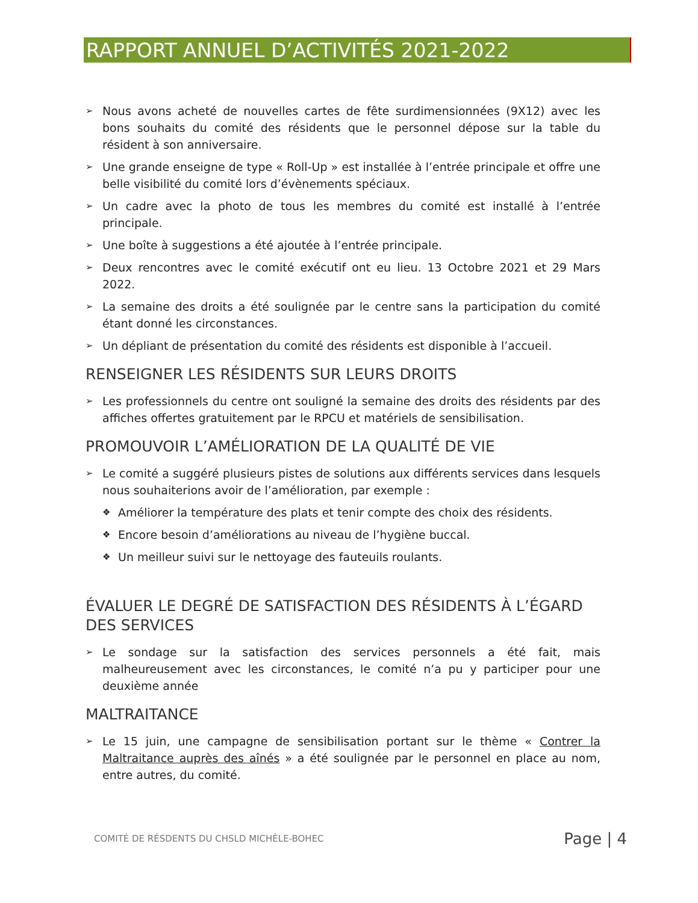RAPPORT ANNUEL D’ACTIVITÉS 2021-2022
➢ Nous avons acheté de nouvelles cartes de fête surdimensionnées (9X12) avec les bons souhaits du comité des résidents que le personnel dépose sur la table du résident à son anniversaire.
➢ Une grande enseigne de type « Roll-Up » est installée à l’entrée principale et offre une belle visibilité du comité lors d’évènements spéciaux.
➢ Un cadre avec la photo de tous les membres du comité est installé à l’entrée principale.
➢ Une boîte à suggestions a été ajoutée à l’entrée principale.
➢ Deux rencontres avec le comité exécutif ont eu lieu. 13 Octobre 2021 et 29 Mars 2022.
➢ La semaine des droits a été soulignée par le centre sans la participation du comité étant donné les circonstances.
➢ Un dépliant de présentation du comité des résidents est disponible à l’accueil.
RENSEIGNER LES RÉSIDENTS SUR LEURS DROITS
➢ Les professionnels du centre ont souligné la semaine des droits des résidents par des affiches offertes gratuitement par le RPCU et matériels de sensibilisation.
PROMOUVOIR L’AMÉLIORATION DE LA QUALITÉ DE VIE
➢ Le comité a suggéré plusieurs pistes de solutions aux différents services dans lesquels nous souhaiterions avoir de l’amélioration, par exemple :
❖ Améliorer la température des plats et tenir compte des choix des résidents.
❖ Encore besoin d’améliorations au niveau de l’hygiène buccal.
❖ Un meilleur suivi sur le nettoyage des fauteuils roulants.
ÉVALUER LE DEGRÉ DE SATISFACTION DES RÉSIDENTS À L’ÉGARD DES SERVICES
➢ Le sondage sur la satisfaction des services personnels a été fait, mais malheureusement avec les circonstances, le comité n’a pu y participer pour une deuxième année
MALTRAITANCE
➢ Le 15 juin, une campagne de sensibilisation portant sur le thème « Contrer la Maltraitance auprès des aînés » a été soulignée par le personnel en place au nom, entre autres, du comité.
COMITÉ DE RÉSDENTS DU CHSLD MICHÈLE-BOHEC Page | 4